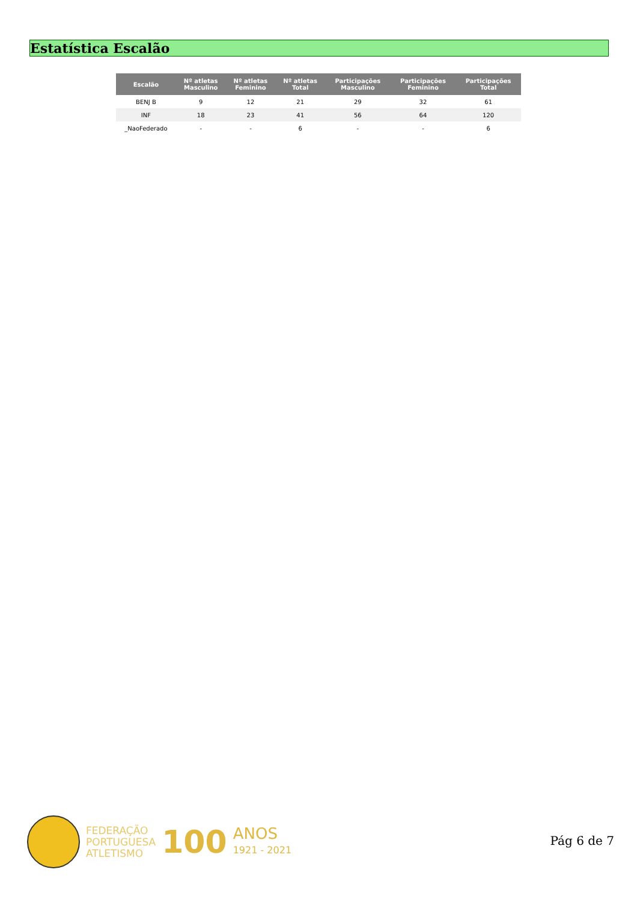Estatística Escalão
| Escalão | Nº atletas Masculino | Nº atletas Feminino | Nº atletas Total | Participações Masculino | Participações Feminino | Participações Total |
| --- | --- | --- | --- | --- | --- | --- |
| BENJ B | 9 | 12 | 21 | 29 | 32 | 61 |
| INF | 18 | 23 | 41 | 56 | 64 | 120 |
| _NaoFederado | - | - | 6 | - | - | 6 |
FEDERAÇÃO
PORTUGUESA
ATLETISMO
100
ANOS
1921 - 2021
Pág 6 de 7